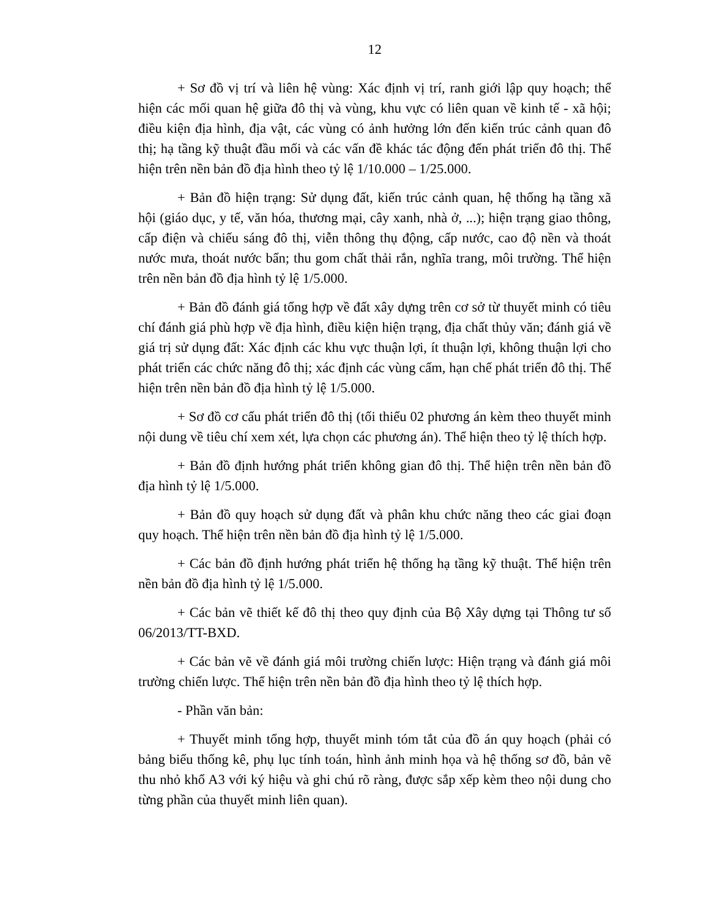12
+ Sơ đồ vị trí và liên hệ vùng: Xác định vị trí, ranh giới lập quy hoạch; thể hiện các mối quan hệ giữa đô thị và vùng, khu vực có liên quan về kinh tế - xã hội; điều kiện địa hình, địa vật, các vùng có ảnh hưởng lớn đến kiến trúc cảnh quan đô thị; hạ tầng kỹ thuật đầu mối và các vấn đề khác tác động đến phát triển đô thị. Thể hiện trên nền bản đồ địa hình theo tỷ lệ 1/10.000 – 1/25.000.
+ Bản đồ hiện trạng: Sử dụng đất, kiến trúc cảnh quan, hệ thống hạ tầng xã hội (giáo dục, y tế, văn hóa, thương mại, cây xanh, nhà ở, ...); hiện trạng giao thông, cấp điện và chiếu sáng đô thị, viễn thông thụ động, cấp nước, cao độ nền và thoát nước mưa, thoát nước bẩn; thu gom chất thải rắn, nghĩa trang, môi trường. Thể hiện trên nền bản đồ địa hình tỷ lệ 1/5.000.
+ Bản đồ đánh giá tổng hợp về đất xây dựng trên cơ sở từ thuyết minh có tiêu chí đánh giá phù hợp về địa hình, điều kiện hiện trạng, địa chất thủy văn; đánh giá về giá trị sử dụng đất: Xác định các khu vực thuận lợi, ít thuận lợi, không thuận lợi cho phát triển các chức năng đô thị; xác định các vùng cấm, hạn chế phát triển đô thị. Thể hiện trên nền bản đồ địa hình tỷ lệ 1/5.000.
+ Sơ đồ cơ cấu phát triển đô thị (tối thiểu 02 phương án kèm theo thuyết minh nội dung về tiêu chí xem xét, lựa chọn các phương án). Thể hiện theo tỷ lệ thích hợp.
+ Bản đồ định hướng phát triển không gian đô thị. Thể hiện trên nền bản đồ địa hình tỷ lệ 1/5.000.
+ Bản đồ quy hoạch sử dụng đất và phân khu chức năng theo các giai đoạn quy hoạch. Thể hiện trên nền bản đồ địa hình tỷ lệ 1/5.000.
+ Các bản đồ định hướng phát triển hệ thống hạ tầng kỹ thuật. Thể hiện trên nền bản đồ địa hình tỷ lệ 1/5.000.
+ Các bản vẽ thiết kế đô thị theo quy định của Bộ Xây dựng tại Thông tư số 06/2013/TT-BXD.
+ Các bản vẽ về đánh giá môi trường chiến lược: Hiện trạng và đánh giá môi trường chiến lược. Thể hiện trên nền bản đồ địa hình theo tỷ lệ thích hợp.
- Phần văn bản:
+ Thuyết minh tổng hợp, thuyết minh tóm tắt của đồ án quy hoạch (phải có bảng biểu thống kê, phụ lục tính toán, hình ảnh minh họa và hệ thống sơ đồ, bản vẽ thu nhỏ khổ A3 với ký hiệu và ghi chú rõ ràng, được sắp xếp kèm theo nội dung cho từng phần của thuyết minh liên quan).